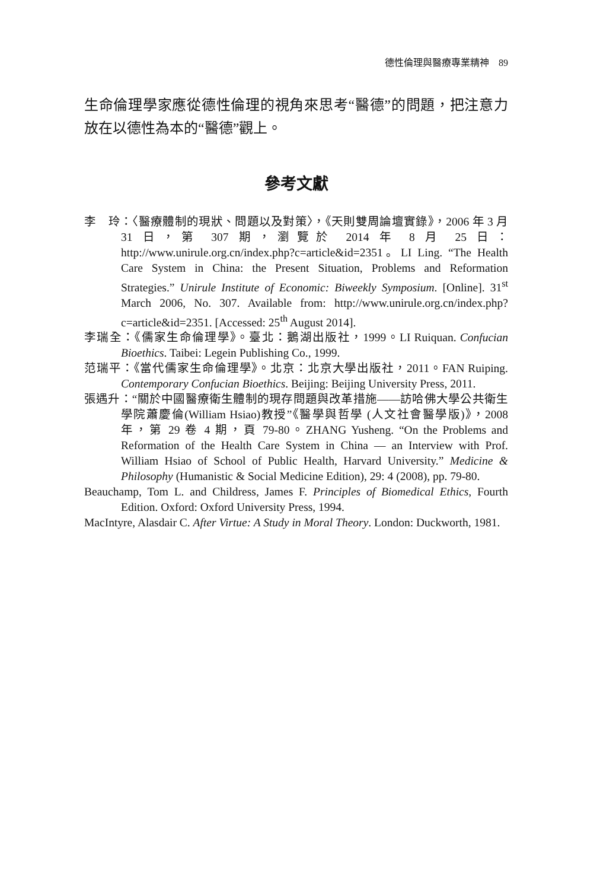德性倫理與醫療專業精神　89
生命倫理學家應從德性倫理的視角來思考“醫德”的問題，把注意力放在以德性為本的“醫德”觀上。
參考文獻
李　玲：〈醫療體制的現狀、問題以及對策〉，《天則雙周論壇實錄》，2006 年 3 月 31 日，第 307 期，瀏覽於 2014 年 8 月 25 日：http://www.unirule.org.cn/index.php?c=article&id=2351。LI Ling. “The Health Care System in China: the Present Situation, Problems and Reformation Strategies.” Unirule Institute of Economic: Biweekly Symposium. [Online]. 31<sup>st</sup> March 2006, No. 307. Available from: http://www.unirule.org.cn/index.php?c=article&id=2351. [Accessed: 25<sup>th</sup> August 2014].
李瑞全：《儒家生命倫理學》。臺北：鵝湖出版社，1999。LI Ruiquan. Confucian Bioethics. Taibei: Legein Publishing Co., 1999.
范瑞平：《當代儒家生命倫理學》。北京：北京大學出版社，2011。FAN Ruiping. Contemporary Confucian Bioethics. Beijing: Beijing University Press, 2011.
張遇升：“關於中國醫療衛生體制的現存問題與改革措施——訪哈佛大學公共衛生學院蕭慶倫(William Hsiao)教授”《醫學與哲學 (人文社會醫學版)》，2008 年，第 29 卷 4 期，頁 79-80。ZHANG Yusheng. “On the Problems and Reformation of the Health Care System in China — an Interview with Prof. William Hsiao of School of Public Health, Harvard University.” Medicine & Philosophy (Humanistic & Social Medicine Edition), 29: 4 (2008), pp. 79-80.
Beauchamp, Tom L. and Childress, James F. Principles of Biomedical Ethics, Fourth Edition. Oxford: Oxford University Press, 1994.
MacIntyre, Alasdair C. After Virtue: A Study in Moral Theory. London: Duckworth, 1981.